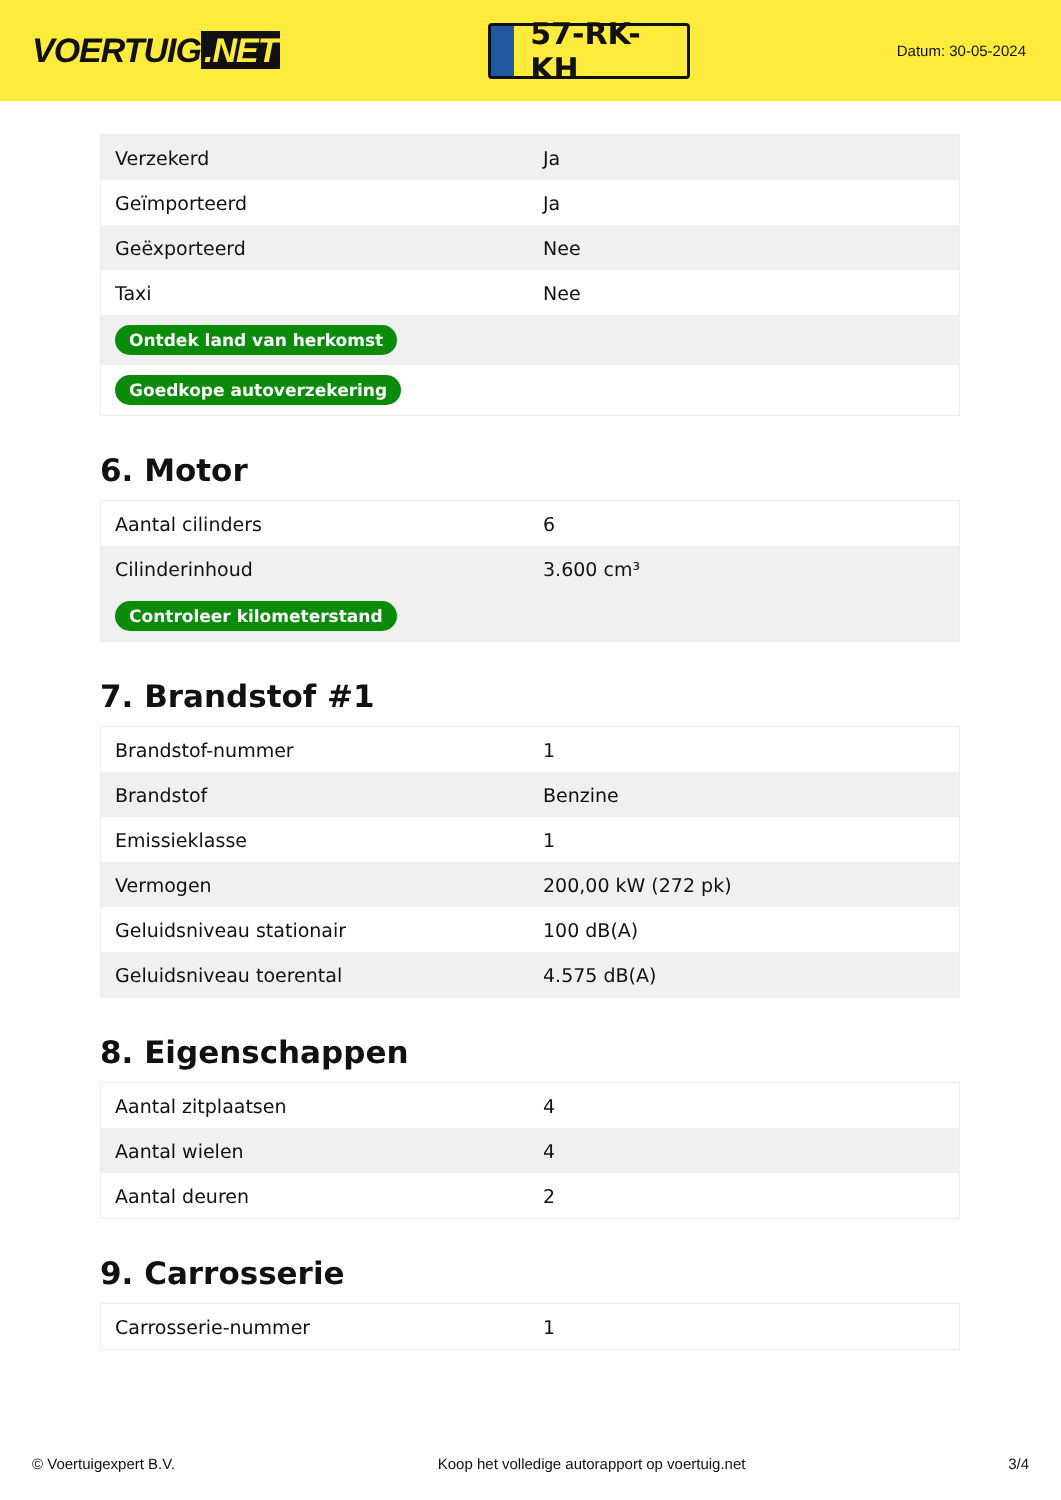VOERTUIG.NET
57-RK-KH
Datum: 30-05-2024
| Verzekerd | Ja |
| Geïmporteerd | Ja |
| Geëxporteerd | Nee |
| Taxi | Nee |
| Ontdek land van herkomst | |
| Goedkope autoverzekering | |
6. Motor
| Aantal cilinders | 6 |
| Cilinderinhoud | 3.600 cm³ |
| Controleer kilometerstand | |
7. Brandstof #1
| Brandstof-nummer | 1 |
| Brandstof | Benzine |
| Emissieklasse | 1 |
| Vermogen | 200,00 kW (272 pk) |
| Geluidsniveau stationair | 100 dB(A) |
| Geluidsniveau toerental | 4.575 dB(A) |
8. Eigenschappen
| Aantal zitplaatsen | 4 |
| Aantal wielen | 4 |
| Aantal deuren | 2 |
9. Carrosserie
| Carrosserie-nummer | 1 |
© Voertuigexpert B.V. Koop het volledige autorapport op voertuig.net 3/4